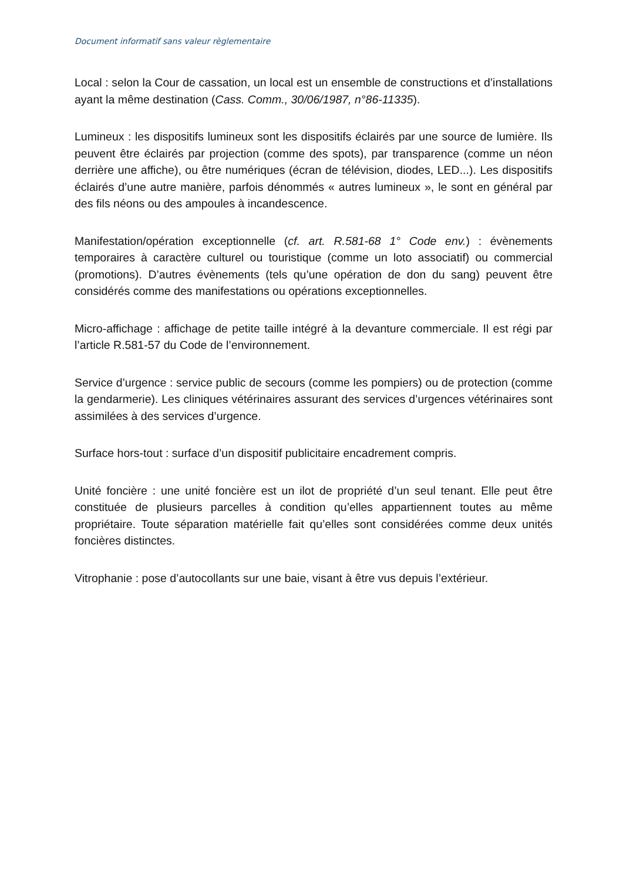Document informatif sans valeur règlementaire
Local : selon la Cour de cassation, un local est un ensemble de constructions et d’installations ayant la même destination (Cass. Comm., 30/06/1987, n°86-11335).
Lumineux : les dispositifs lumineux sont les dispositifs éclairés par une source de lumière. Ils peuvent être éclairés par projection (comme des spots), par transparence (comme un néon derrière une affiche), ou être numériques (écran de télévision, diodes, LED...). Les dispositifs éclairés d’une autre manière, parfois dénommés « autres lumineux », le sont en général par des fils néons ou des ampoules à incandescence.
Manifestation/opération exceptionnelle (cf. art. R.581-68 1° Code env.) : évènements temporaires à caractère culturel ou touristique (comme un loto associatif) ou commercial (promotions). D’autres évènements (tels qu’une opération de don du sang) peuvent être considérés comme des manifestations ou opérations exceptionnelles.
Micro-affichage : affichage de petite taille intégré à la devanture commerciale. Il est régi par l’article R.581-57 du Code de l’environnement.
Service d’urgence : service public de secours (comme les pompiers) ou de protection (comme la gendarmerie). Les cliniques vétérinaires assurant des services d’urgences vétérinaires sont assimilées à des services d’urgence.
Surface hors-tout : surface d’un dispositif publicitaire encadrement compris.
Unité foncière : une unité foncière est un ilot de propriété d’un seul tenant. Elle peut être constituée de plusieurs parcelles à condition qu’elles appartiennent toutes au même propriétaire. Toute séparation matérielle fait qu’elles sont considérées comme deux unités foncières distinctes.
Vitrophanie : pose d’autocollants sur une baie, visant à être vus depuis l’extérieur.